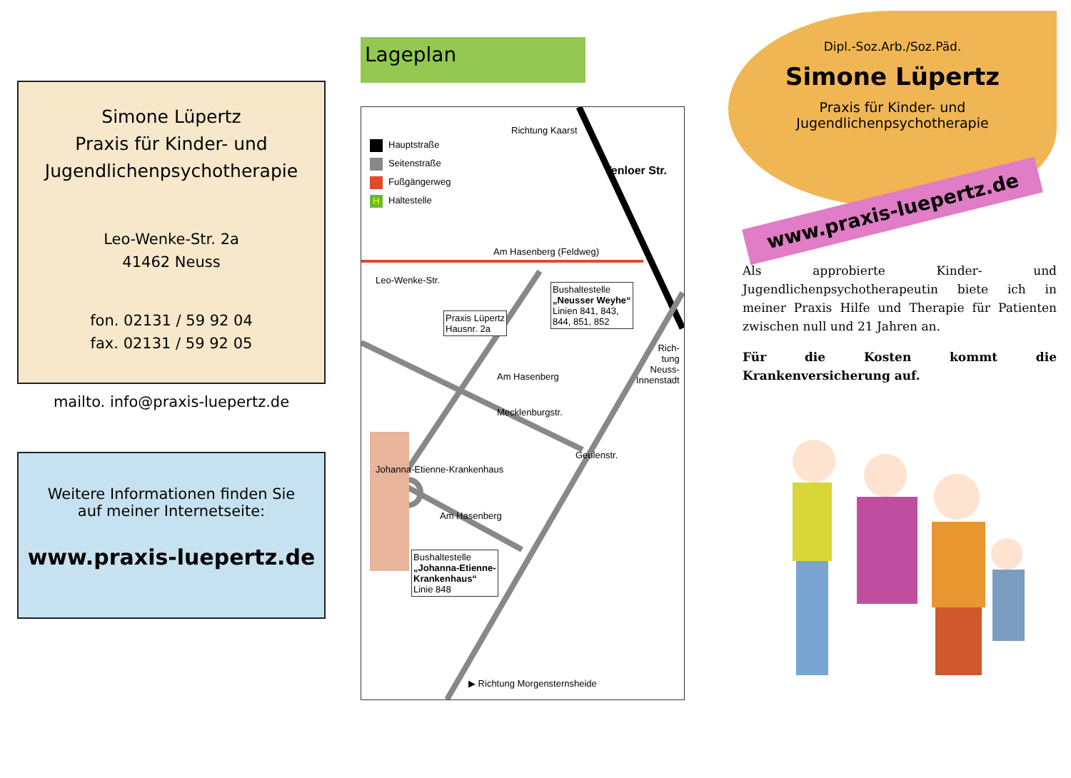Simone Lüpertz
Praxis für Kinder- und
Jugendlichenpsychotherapie
Leo-Wenke-Str. 2a
41462 Neuss
fon. 02131 / 59 92 04
fax. 02131 / 59 92 05
mailto. info@praxis-luepertz.de
Weitere Informationen finden Sie
auf meiner Internetseite:
www.praxis-luepertz.de
Lageplan
Hauptstraße
Seitenstraße
Fußgängerweg
H Haltestelle
Richtung Kaarst
Venloer Str.
Am Hasenberg (Feldweg)
Bushaltestelle
„Neusser Weyhe“
Linien 841, 843,
844, 851, 852
Leo-Wenke-Str.
Praxis Lüpertz
Hausnr. 2a
Am Hasenberg
Rich-
tung
Neuss-
Innenstadt
Mecklenburgstr.
Geulenstr.
Johanna-Etienne-Krankenhaus
Am Hasenberg
Bushaltestelle
„Johanna-Etienne-
Krankenhaus“
Linie 848
▶ Richtung Morgensternsheide
Dipl.-Soz.Arb./Soz.Päd.
Simone Lüpertz
Praxis für Kinder- und
Jugendlichenpsychotherapie
www.praxis-luepertz.de
Als approbierte Kinder- und Jugendlichenpsychotherapeutin biete ich in meiner Praxis Hilfe und Therapie für Patienten zwischen null und 21 Jahren an.
Für die Kosten kommt die Krankenversicherung auf.